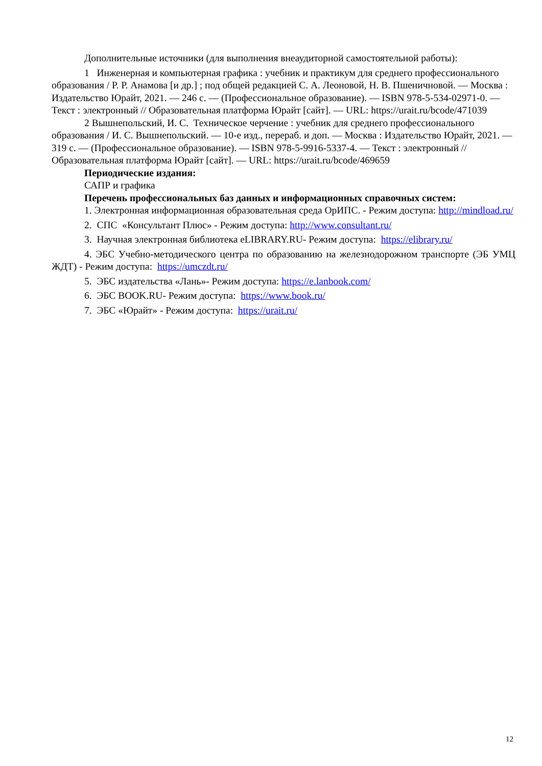Дополнительные источники (для выполнения внеаудиторной самостоятельной работы):
1 Инженерная и компьютерная графика : учебник и практикум для среднего профессионального образования / Р. Р. Анамова [и др.] ; под общей редакцией С. А. Леоновой, Н. В. Пшеничновой. — Москва : Издательство Юрайт, 2021. — 246 с. — (Профессиональное образование). — ISBN 978-5-534-02971-0. — Текст : электронный // Образовательная платформа Юрайт [сайт]. — URL: https://urait.ru/bcode/471039
2 Вышнепольский, И. С. Техническое черчение : учебник для среднего профессионального образования / И. С. Вышнепольский. — 10-е изд., перераб. и доп. — Москва : Издательство Юрайт, 2021. — 319 с. — (Профессиональное образование). — ISBN 978-5-9916-5337-4. — Текст : электронный // Образовательная платформа Юрайт [сайт]. — URL: https://urait.ru/bcode/469659
Периодические издания:
САПР и графика
Перечень профессиональных баз данных и информационных справочных систем:
1. Электронная информационная образовательная среда ОрИПС. - Режим доступа: http://mindload.ru/
2. СПС «Консультант Плюс» - Режим доступа: http://www.consultant.ru/
3. Научная электронная библиотека eLIBRARY.RU- Режим доступа: https://elibrary.ru/
4. ЭБС Учебно-методического центра по образованию на железнодорожном транспорте (ЭБ УМЦ ЖДТ) - Режим доступа: https://umczdt.ru/
5. ЭБС издательства «Лань»- Режим доступа: https://e.lanbook.com/
6. ЭБС BOOK.RU- Режим доступа: https://www.book.ru/
7. ЭБС «Юрайт» - Режим доступа: https://urait.ru/
12